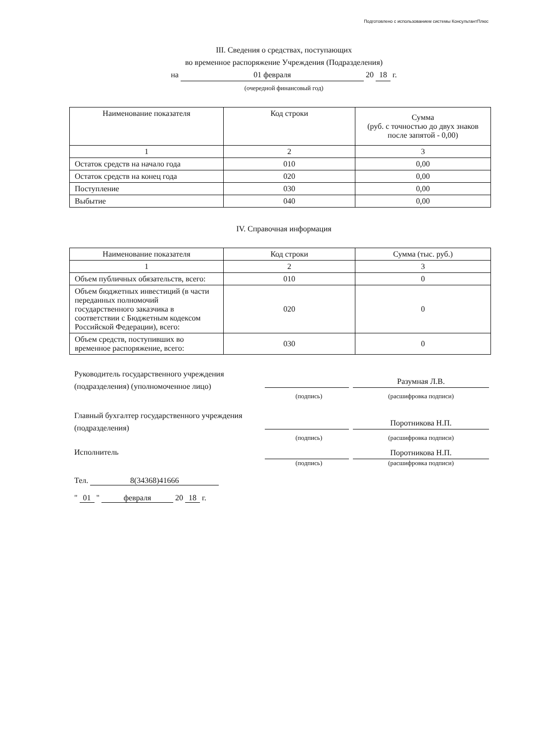Подготовлено с использованием системы КонсультантПлюс
III. Сведения о средствах, поступающих
во временное распоряжение Учреждения (Подразделения)
на 01 февраля 20 18 г.
(очередной финансовый год)
| Наименование показателя | Код строки | Сумма (руб. с точностью до двух знаков после запятой - 0,00) |
| --- | --- | --- |
| 1 | 2 | 3 |
| Остаток средств на начало года | 010 | 0,00 |
| Остаток средств на конец года | 020 | 0,00 |
| Поступление | 030 | 0,00 |
| Выбытие | 040 | 0,00 |
IV. Справочная информация
| Наименование показателя | Код строки | Сумма (тыс. руб.) |
| --- | --- | --- |
| 1 | 2 | 3 |
| Объем публичных обязательств, всего: | 010 | 0 |
| Объем бюджетных инвестиций (в части переданных полномочий государственного заказчика в соответствии с Бюджетным кодексом Российской Федерации), всего: | 020 | 0 |
| Объем средств, поступивших во временное распоряжение, всего: | 030 | 0 |
Руководитель государственного учреждения (подразделения) (уполномоченное лицо)
Разумная Л.В.
(подпись) (расшифровка подписи)
Главный бухгалтер государственного учреждения (подразделения)
Поротникова Н.П.
(подпись) (расшифровка подписи)
Исполнитель
Поротникова Н.П.
(подпись) (расшифровка подписи)
Тел. 8(34368)41666
" 01 " февраля 20 18 г.